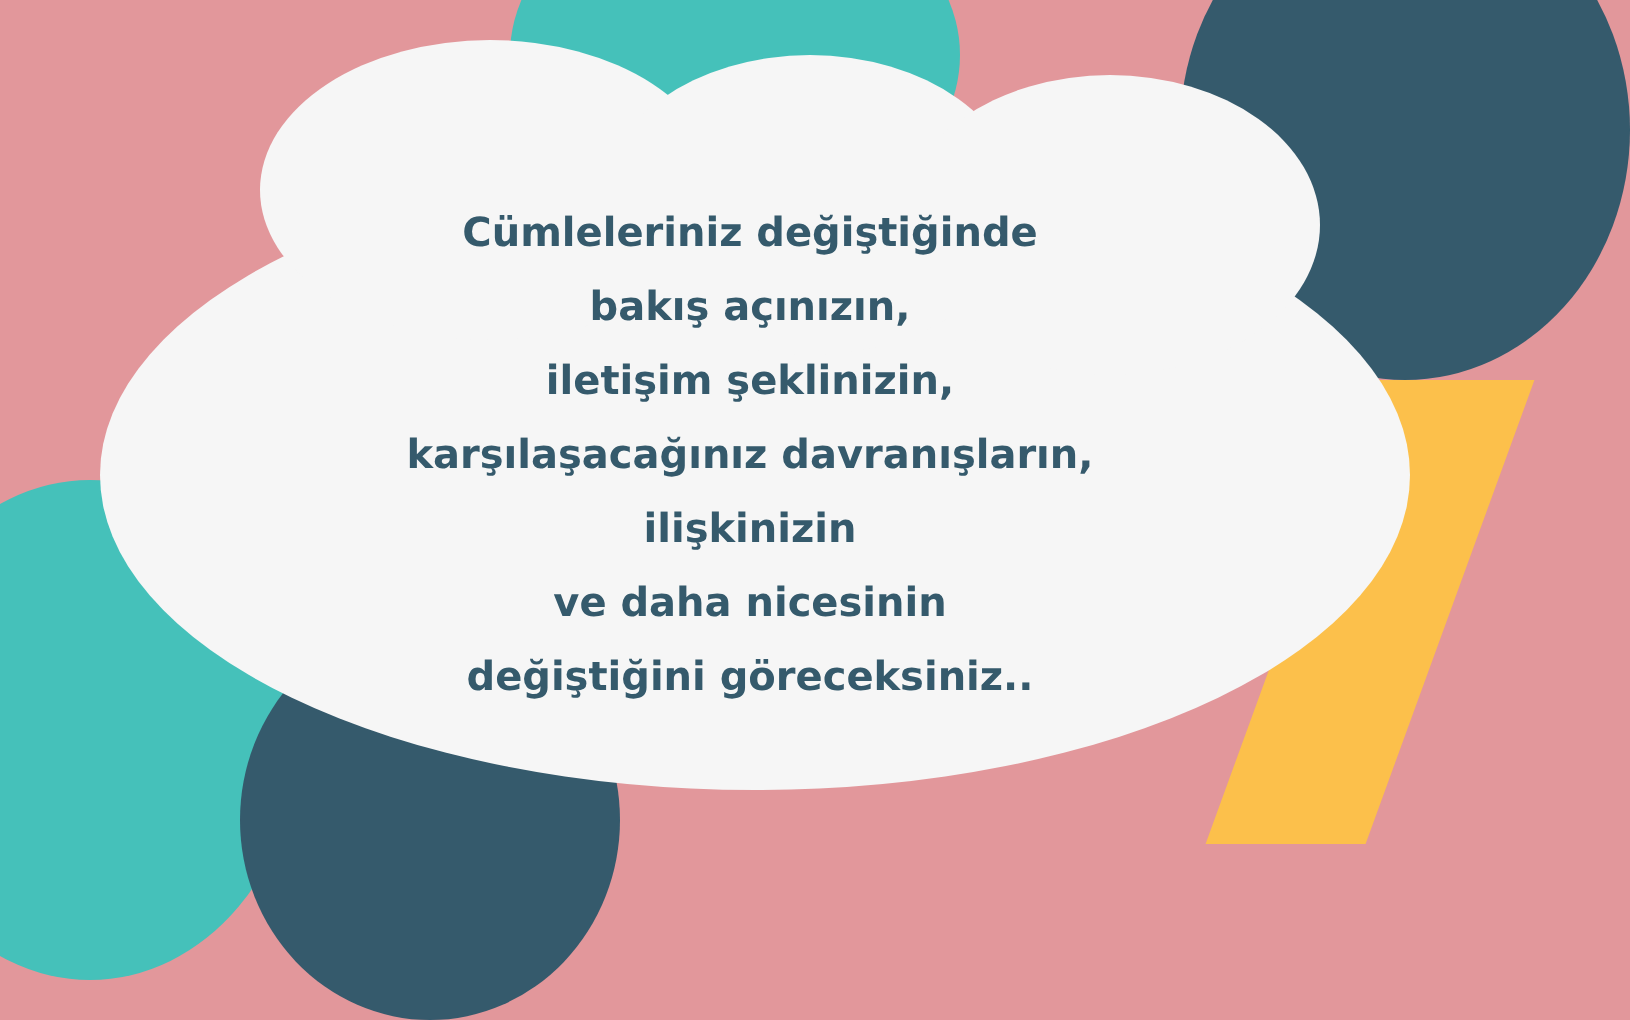Cümleleriniz değiştiğinde
bakış açınızın,
iletişim şeklinizin,
karşılaşacağınız davranışların,
ilişkinizin
ve daha nicesinin
değiştiğini göreceksiniz..